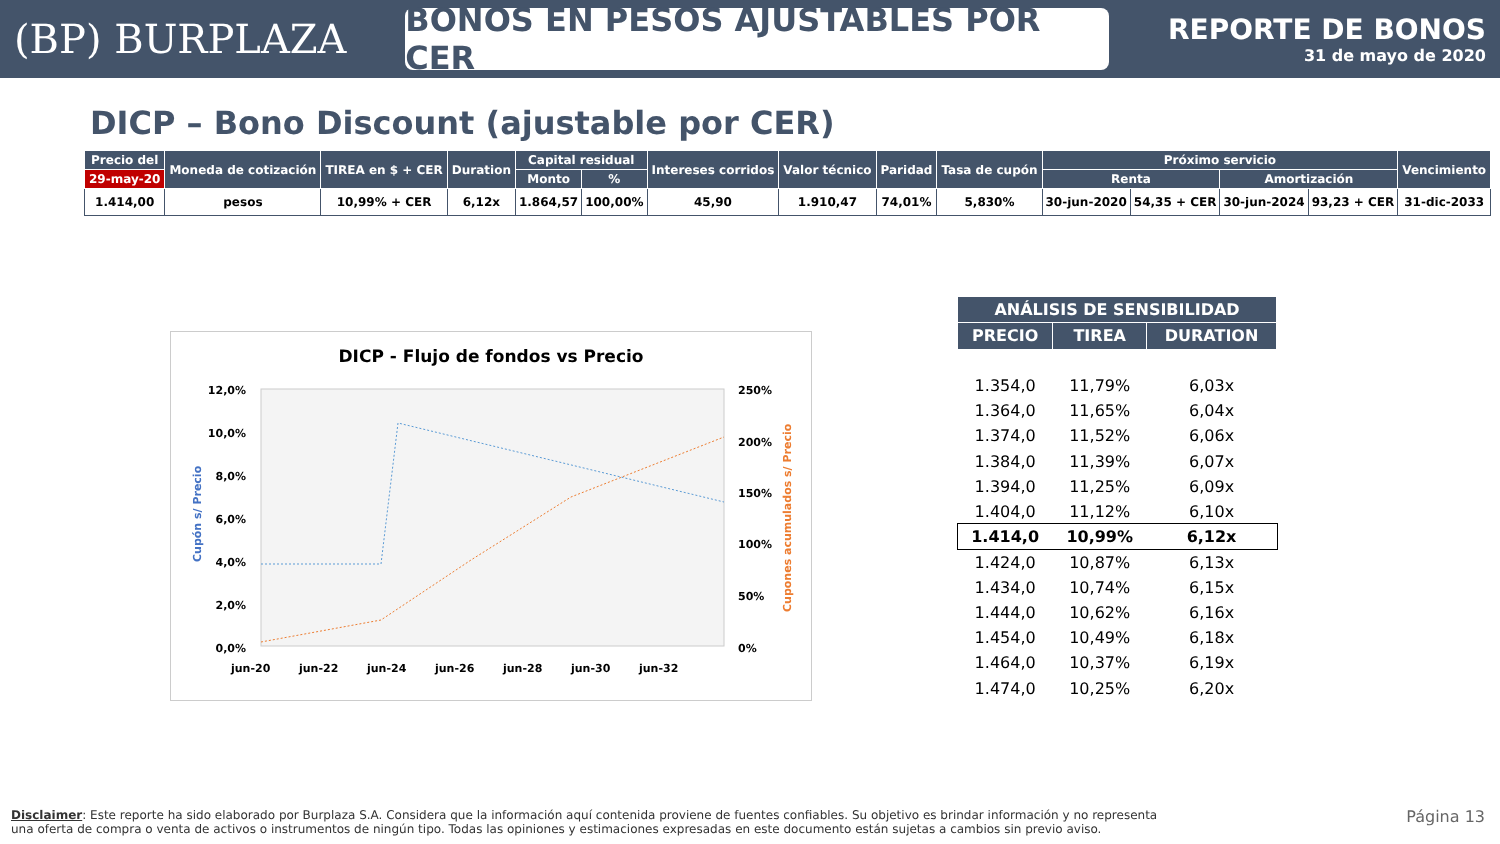(BP) BURPLAZA
BONOS EN PESOS AJUSTABLES POR CER
REPORTE DE BONOS
31 de mayo de 2020
DICP – Bono Discount (ajustable por CER)
| Precio del | Moneda de cotización | TIREA en $ + CER | Duration | Capital residual | | Intereses corridos | Valor técnico | Paridad | Tasa de cupón | Próximo servicio | | | | Vencimiento |
| --- | --- | --- | --- | --- | --- | --- | --- | --- | --- | --- | --- | --- | --- | --- |
| 29-may-20 | | | | Monto | % | | | | | Renta | | Amortización | | |
| 1.414,00 | pesos | 10,99% + CER | 6,12x | 1.864,57 | 100,00% | 45,90 | 1.910,47 | 74,01% | 5,830% | 30-jun-2020 | 54,35 + CER | 30-jun-2024 | 93,23 + CER | 31-dic-2033 |
DICP - Flujo de fondos vs Precio
12,0%
10,0%
8,0%
6,0%
4,0%
2,0%
0,0%
250%
200%
150%
100%
50%
0%
Cupón s/ Precio
Cupones acumulados s/ Precio
jun-20
jun-22
jun-24
jun-26
jun-28
jun-30
jun-32
| ANÁLISIS DE SENSIBILIDAD | | |
| --- | --- | --- |
| PRECIO | TIREA | DURATION |
| 1.354,0 | 11,79% | 6,03x |
| 1.364,0 | 11,65% | 6,04x |
| 1.374,0 | 11,52% | 6,06x |
| 1.384,0 | 11,39% | 6,07x |
| 1.394,0 | 11,25% | 6,09x |
| 1.404,0 | 11,12% | 6,10x |
| 1.414,0 | 10,99% | 6,12x |
| 1.424,0 | 10,87% | 6,13x |
| 1.434,0 | 10,74% | 6,15x |
| 1.444,0 | 10,62% | 6,16x |
| 1.454,0 | 10,49% | 6,18x |
| 1.464,0 | 10,37% | 6,19x |
| 1.474,0 | 10,25% | 6,20x |
Disclaimer: Este reporte ha sido elaborado por Burplaza S.A. Considera que la información aquí contenida proviene de fuentes confiables. Su objetivo es brindar información y no representa una oferta de compra o venta de activos o instrumentos de ningún tipo. Todas las opiniones y estimaciones expresadas en este documento están sujetas a cambios sin previo aviso.
Página 13